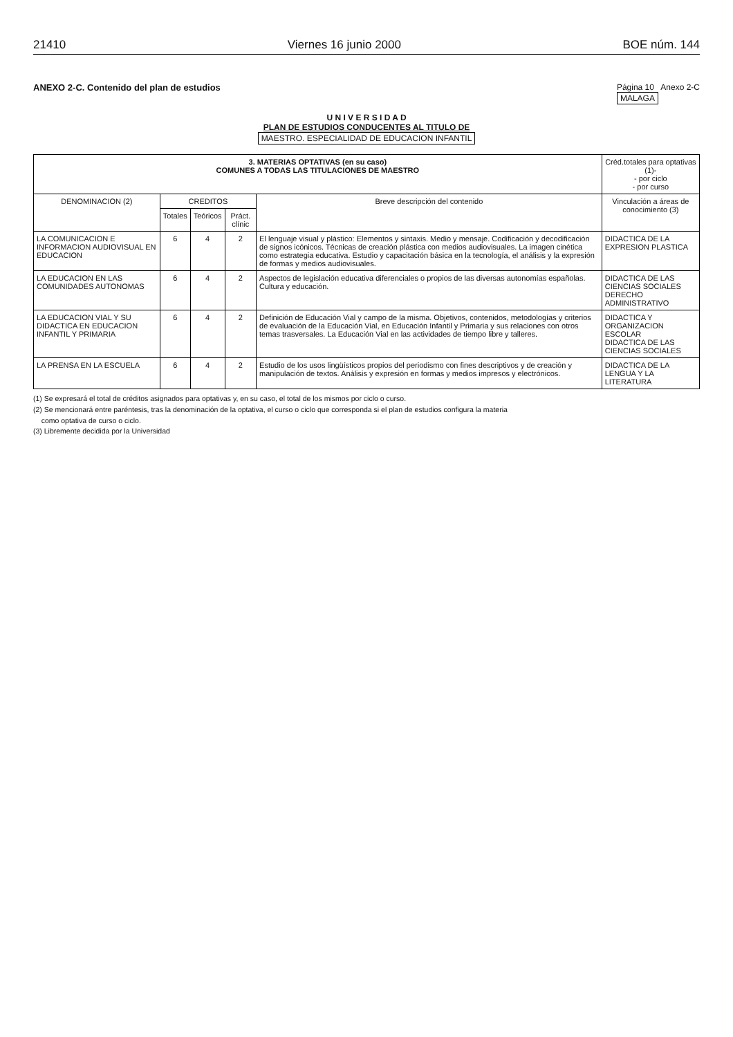21410 Viernes 16 junio 2000 BOE núm. 144
ANEXO 2-C. Contenido del plan de estudios Página 10 Anexo 2-C
MALAGA
U N I V E R S I D A D
PLAN DE ESTUDIOS CONDUCENTES AL TITULO DE
MAESTRO. ESPECIALIDAD DE EDUCACION INFANTIL
| 3. MATERIAS OPTATIVAS (en su caso) COMUNES A TODAS LAS TITULACIONES DE MAESTRO | | | | | Créd.totales para optativas (1)- - por ciclo - por curso |
| --- | --- | --- | --- | --- | --- |
| DENOMINACION (2) | CREDITOS | | | Breve descripción del contenido | Vinculación a áreas de conocimiento (3) |
| | Totales | Teóricos | Práct. clínic | | |
| LA COMUNICACION E INFORMACION AUDIOVISUAL EN EDUCACION | 6 | 4 | 2 | El lenguaje visual y plástico: Elementos y sintaxis. Medio y mensaje. Codificación y decodificación de signos icónicos. Técnicas de creación plástica con medios audiovisuales. La imagen cinética como estrategia educativa. Estudio y capacitación básica en la tecnología, el análisis y la expresión de formas y medios audiovisuales. | DIDACTICA DE LA EXPRESION PLASTICA |
| LA EDUCACION EN LAS COMUNIDADES AUTONOMAS | 6 | 4 | 2 | Aspectos de legislación educativa diferenciales o propios de las diversas autonomías españolas. Cultura y educación. | DIDACTICA DE LAS CIENCIAS SOCIALES DERECHO ADMINISTRATIVO |
| LA EDUCACION VIAL Y SU DIDACTICA EN EDUCACION INFANTIL Y PRIMARIA | 6 | 4 | 2 | Definición de Educación Vial y campo de la misma. Objetivos, contenidos, metodologías y criterios de evaluación de la Educación Vial, en Educación Infantil y Primaria y sus relaciones con otros temas trasversales. La Educación Vial en las actividades de tiempo libre y talleres. | DIDACTICA Y ORGANIZACION ESCOLAR DIDACTICA DE LAS CIENCIAS SOCIALES |
| LA PRENSA EN LA ESCUELA | 6 | 4 | 2 | Estudio de los usos lingüísticos propios del periodismo con fines descriptivos y de creación y manipulación de textos. Análisis y expresión en formas y medios impresos y electrónicos. | DIDACTICA DE LA LENGUA Y LA LITERATURA |
(1) Se expresará el total de créditos asignados para optativas y, en su caso, el total de los mismos por ciclo o curso.
(2) Se mencionará entre paréntesis, tras la denominación de la optativa, el curso o ciclo que corresponda si el plan de estudios configura la materia
como optativa de curso o ciclo.
(3) Libremente decidida por la Universidad